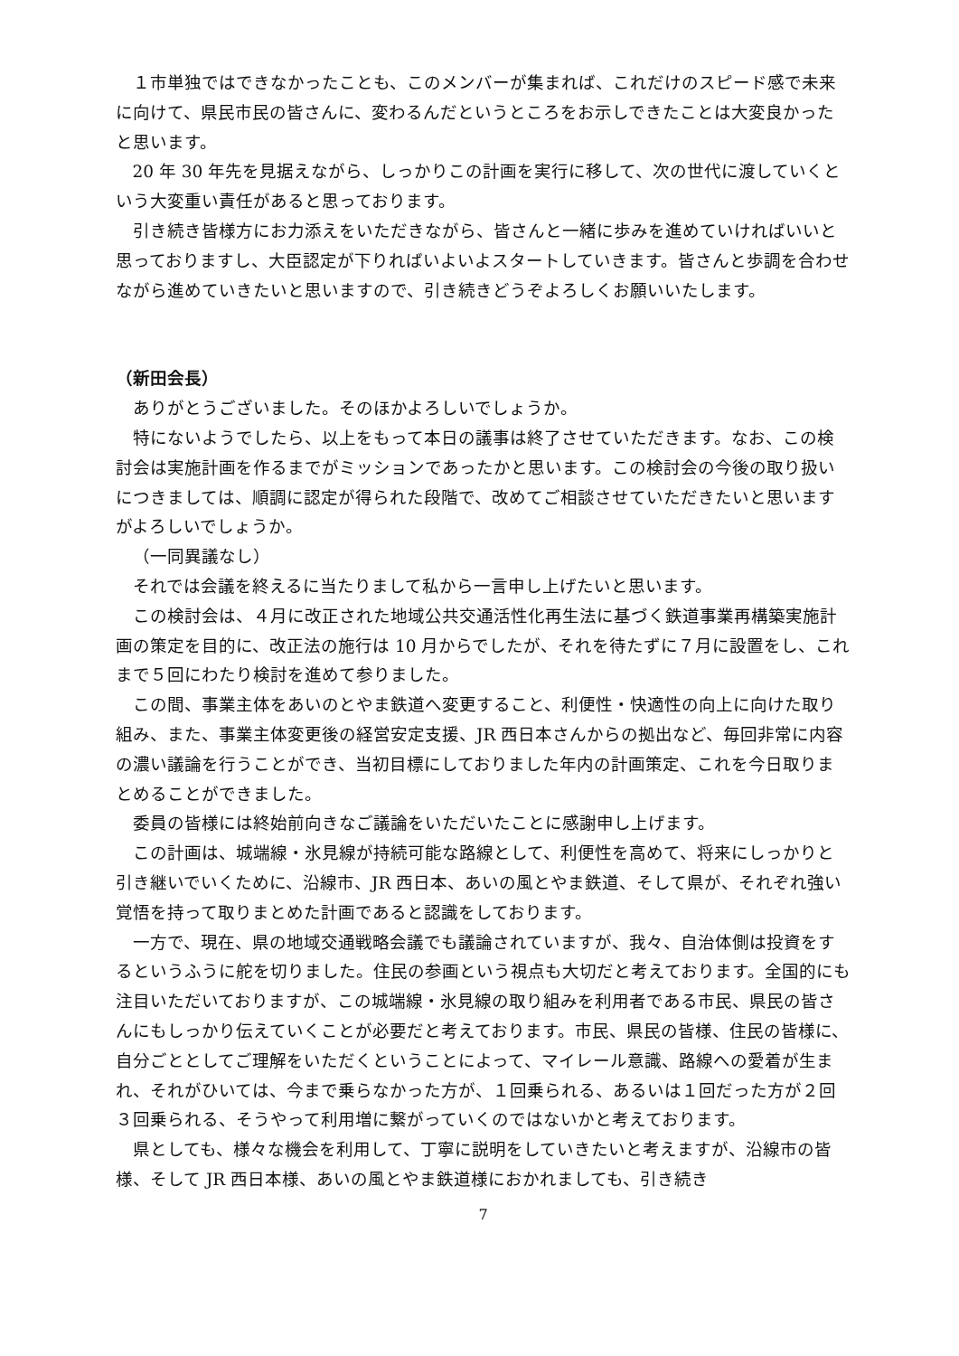１市単独ではできなかったことも、このメンバーが集まれば、これだけのスピード感で未来に向けて、県民市民の皆さんに、変わるんだというところをお示しできたことは大変良かったと思います。
20 年 30 年先を見据えながら、しっかりこの計画を実行に移して、次の世代に渡していくという大変重い責任があると思っております。
引き続き皆様方にお力添えをいただきながら、皆さんと一緒に歩みを進めていければいいと思っておりますし、大臣認定が下りればいよいよスタートしていきます。皆さんと歩調を合わせながら進めていきたいと思いますので、引き続きどうぞよろしくお願いいたします。
（新田会長）
ありがとうございました。そのほかよろしいでしょうか。
特にないようでしたら、以上をもって本日の議事は終了させていただきます。なお、この検討会は実施計画を作るまでがミッションであったかと思います。この検討会の今後の取り扱いにつきましては、順調に認定が得られた段階で、改めてご相談させていただきたいと思いますがよろしいでしょうか。
（一同異議なし）
それでは会議を終えるに当たりまして私から一言申し上げたいと思います。
この検討会は、４月に改正された地域公共交通活性化再生法に基づく鉄道事業再構築実施計画の策定を目的に、改正法の施行は 10 月からでしたが、それを待たずに７月に設置をし、これまで５回にわたり検討を進めて参りました。
この間、事業主体をあいのとやま鉄道へ変更すること、利便性・快適性の向上に向けた取り組み、また、事業主体変更後の経営安定支援、JR 西日本さんからの拠出など、毎回非常に内容の濃い議論を行うことができ、当初目標にしておりました年内の計画策定、これを今日取りまとめることができました。
委員の皆様には終始前向きなご議論をいただいたことに感謝申し上げます。
この計画は、城端線・氷見線が持続可能な路線として、利便性を高めて、将来にしっかりと引き継いでいくために、沿線市、JR 西日本、あいの風とやま鉄道、そして県が、それぞれ強い覚悟を持って取りまとめた計画であると認識をしております。
一方で、現在、県の地域交通戦略会議でも議論されていますが、我々、自治体側は投資をするというふうに舵を切りました。住民の参画という視点も大切だと考えております。全国的にも注目いただいておりますが、この城端線・氷見線の取り組みを利用者である市民、県民の皆さんにもしっかり伝えていくことが必要だと考えております。市民、県民の皆様、住民の皆様に、自分ごととしてご理解をいただくということによって、マイレール意識、路線への愛着が生まれ、それがひいては、今まで乗らなかった方が、１回乗られる、あるいは１回だった方が２回３回乗られる、そうやって利用増に繋がっていくのではないかと考えております。
県としても、様々な機会を利用して、丁寧に説明をしていきたいと考えますが、沿線市の皆様、そして JR 西日本様、あいの風とやま鉄道様におかれましても、引き続き
7